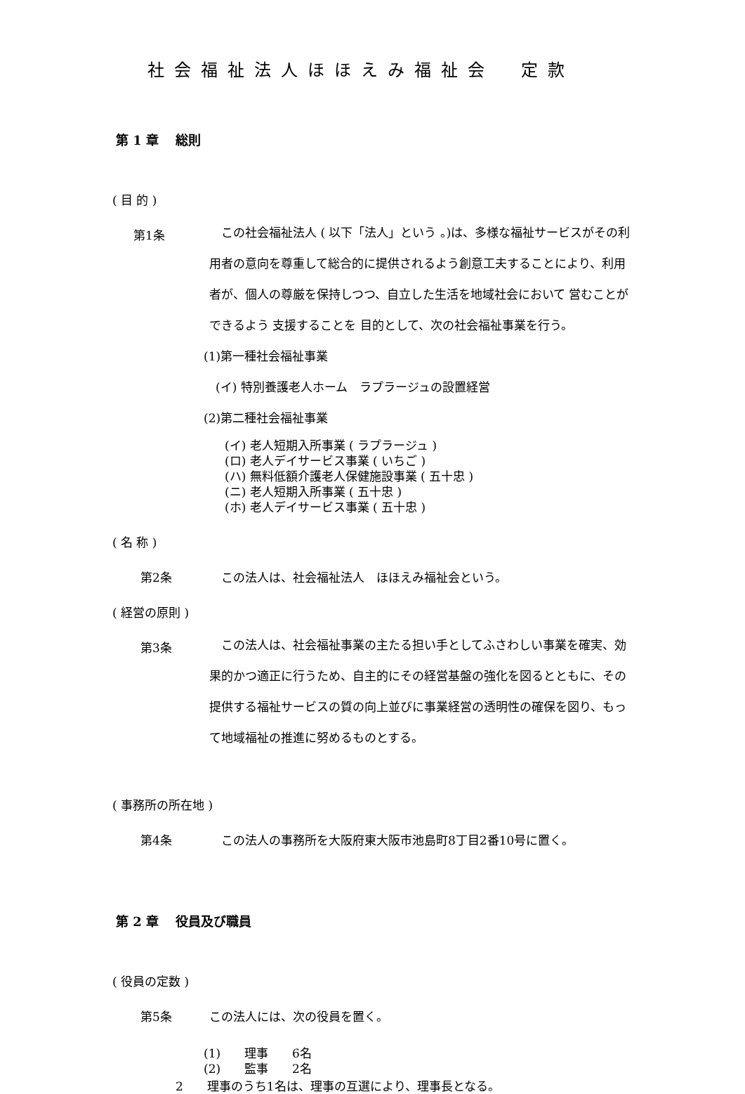社会福祉法人ほほえみ福祉会　定款
第 1 章　 総則
( 目 的 )
第1条
　この社会福祉法人 ( 以下「法人」という 。)は、多様な福祉サービスがその利用者の意向を尊重して総合的に提供されるよう創意工夫することにより、利用者が、個人の尊厳を保持しつつ、自立した生活を地域社会において 営むことができるよう 支援することを 目的として、次の社会福祉事業を行う。
(1)第一種社会福祉事業
　(イ) 特別養護老人ホーム　ラプラージュの設置経営
(2)第二種社会福祉事業
(イ) 老人短期入所事業 ( ラプラージュ )
(ロ) 老人デイサービス事業 ( いちご )
(ハ) 無料低額介護老人保健施設事業 ( 五十忠 )
(ニ) 老人短期入所事業 ( 五十忠 )
(ホ) 老人デイサービス事業 ( 五十忠 )
( 名 称 )
第2条 　この法人は、社会福祉法人　ほほえみ福祉会という。
( 経営の原則 )
第3条
　この法人は、社会福祉事業の主たる担い手としてふさわしい事業を確実、効果的かつ適正に行うため、自主的にその経営基盤の強化を図るとともに、その提供する福祉サービスの質の向上並びに事業経営の透明性の確保を図り、もって地域福祉の推進に努めるものとする。
( 事務所の所在地 )
第4条 　この法人の事務所を大阪府東大阪市池島町8丁目2番10号に置く。
第 2 章　 役員及び職員
( 役員の定数 )
第5条 この法人には、次の役員を置く。
(1)　　理事　　6名
(2)　　監事　　2名
2　　理事のうち1名は、理事の互選により、理事長となる。